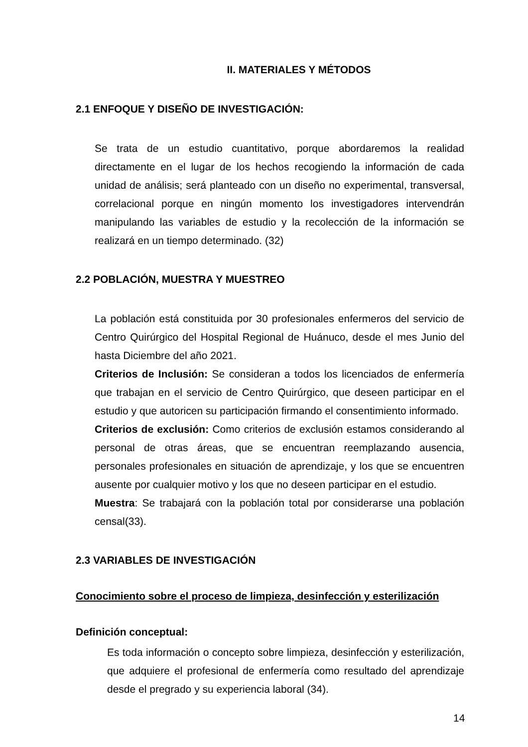II. MATERIALES Y MÉTODOS
2.1 ENFOQUE Y DISEÑO DE INVESTIGACIÓN:
Se trata de un estudio cuantitativo, porque abordaremos la realidad directamente en el lugar de los hechos recogiendo la información de cada unidad de análisis; será planteado con un diseño no experimental, transversal, correlacional porque en ningún momento los investigadores intervendrán manipulando las variables de estudio y la recolección de la información se realizará en un tiempo determinado. (32)
2.2 POBLACIÓN, MUESTRA Y MUESTREO
La población está constituida por 30 profesionales enfermeros del servicio de Centro Quirúrgico del Hospital Regional de Huánuco, desde el mes Junio del hasta Diciembre del año 2021.
Criterios de Inclusión: Se consideran a todos los licenciados de enfermería que trabajan en el servicio de Centro Quirúrgico, que deseen participar en el estudio y que autoricen su participación firmando el consentimiento informado.
Criterios de exclusión: Como criterios de exclusión estamos considerando al personal de otras áreas, que se encuentran reemplazando ausencia, personales profesionales en situación de aprendizaje, y los que se encuentren ausente por cualquier motivo y los que no deseen participar en el estudio.
Muestra: Se trabajará con la población total por considerarse una población censal(33).
2.3 VARIABLES DE INVESTIGACIÓN
Conocimiento sobre el proceso de limpieza, desinfección y esterilización
Definición conceptual:
Es toda información o concepto sobre limpieza, desinfección y esterilización, que adquiere el profesional de enfermería como resultado del aprendizaje desde el pregrado y su experiencia laboral (34).
14